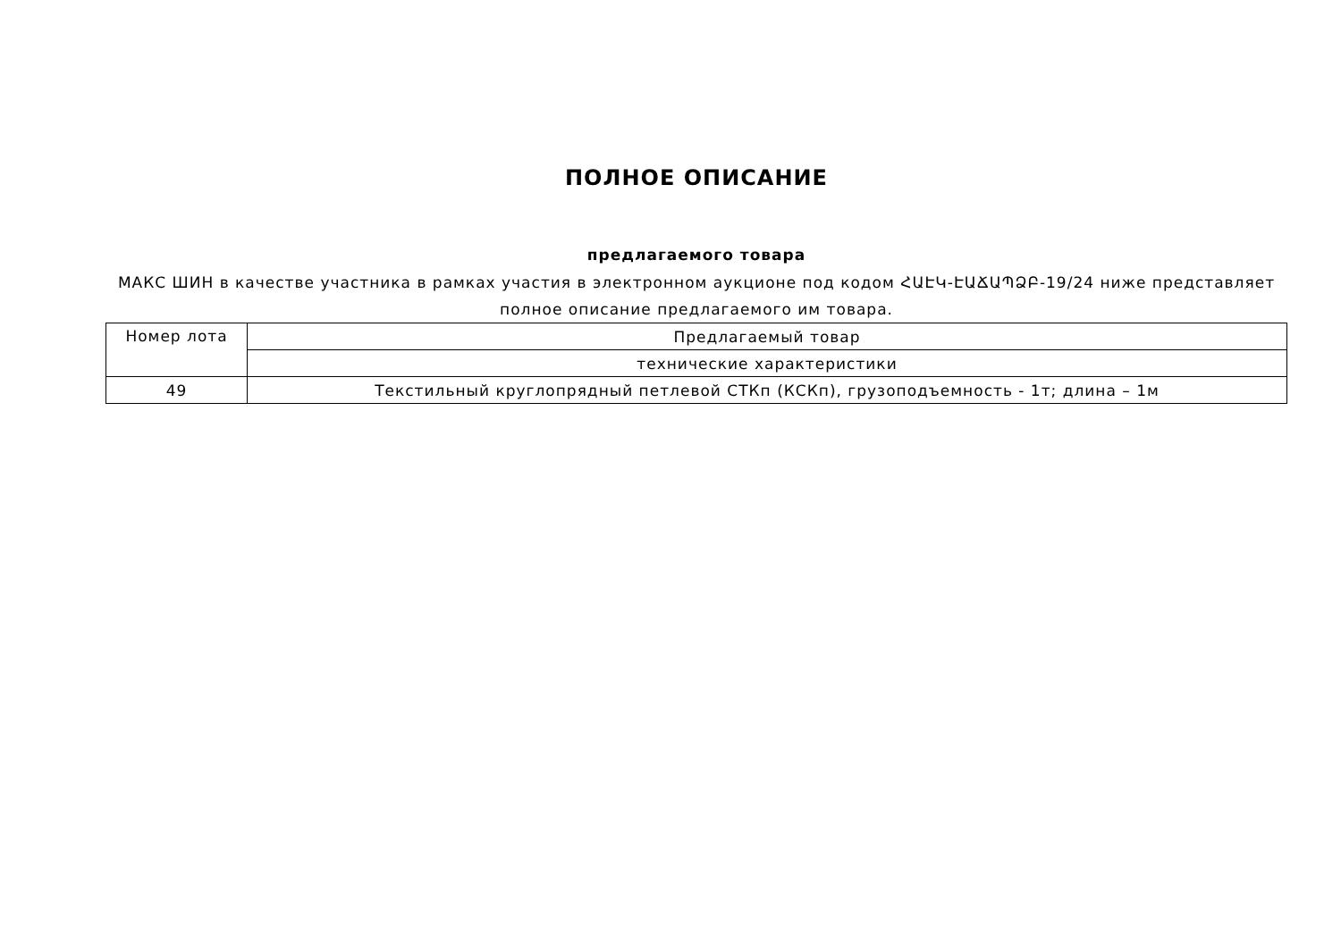ПОЛНОЕ ОПИСАНИЕ
предлагаемого товара
МАКС ШИН в качестве участника в рамках участия в электронном аукционе под кодом ՀԱԷԿ-ԷԱՃԱՊՁԲ-19/24 ниже представляет полное описание предлагаемого им товара.
| Номер лота | Предлагаемый товар |
| | технические характеристики |
| 49 | Текстильный круглопрядный петлевой СТКп (КСКп), грузоподъемность - 1т; длина – 1м |